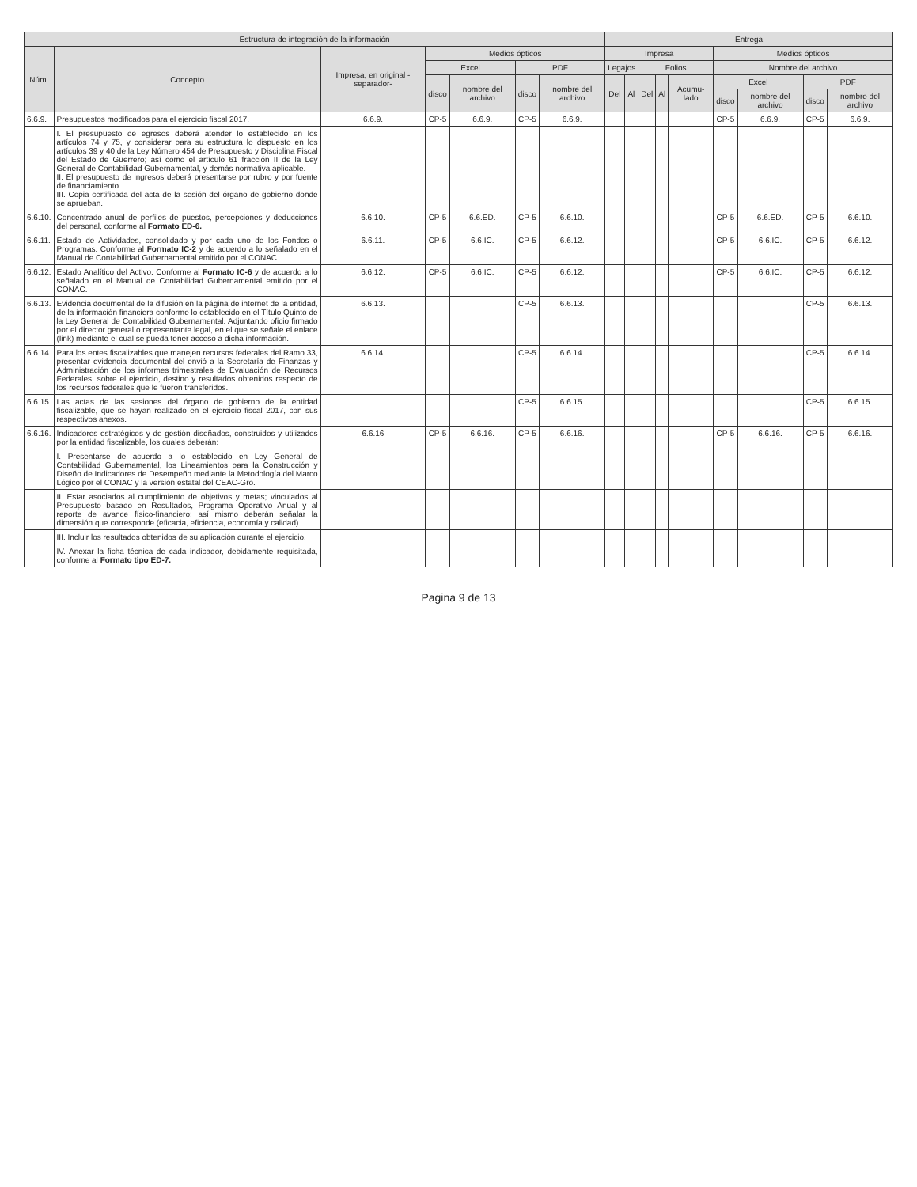| Estructura de integración de la información | | | | | | | Entrega | | | | | | | | |
| --- | --- | --- | --- | --- | --- | --- | --- | --- | --- | --- | --- | --- | --- | --- | --- |
| Núm. | Concepto | Impresa, en original -separador- | Medios ópticos | | | | Impresa | | | | | Medios ópticos | | | |
| | | | Excel | | PDF | | Legajos | | Folios | | | Nombre del archivo | | | |
| | | | disco | nombre del archivo | disco | nombre del archivo | Del | Al | Del | Al | Acumu-lado | Excel | | PDF | |
| | | | | | | | | | | | | disco | nombre del archivo | disco | nombre del archivo |
| 6.6.9. | Presupuestos modificados para el ejercicio fiscal 2017. | 6.6.9. | CP-5 | 6.6.9. | CP-5 | 6.6.9. | | | | | | CP-5 | 6.6.9. | CP-5 | 6.6.9. |
| | I. El presupuesto de egresos deberá atender lo establecido en los artículos 74 y 75, y considerar para su estructura lo dispuesto en los artículos 39 y 40 de la Ley Número 454 de Presupuesto y Disciplina Fiscal del Estado de Guerrero; así como el artículo 61 fracción II de la Ley General de Contabilidad Gubernamental, y demás normativa aplicable. II. El presupuesto de ingresos deberá presentarse por rubro y por fuente de financiamiento. III. Copia certificada del acta de la sesión del órgano de gobierno donde se aprueban. | | | | | | | | | | | | | | |
| 6.6.10. | Concentrado anual de perfiles de puestos, percepciones y deducciones del personal, conforme al Formato ED-6. | 6.6.10. | CP-5 | 6.6.ED. | CP-5 | 6.6.10. | | | | | | CP-5 | 6.6.ED. | CP-5 | 6.6.10. |
| 6.6.11. | Estado de Actividades, consolidado y por cada uno de los Fondos o Programas. Conforme al Formato IC-2 y de acuerdo a lo señalado en el Manual de Contabilidad Gubernamental emitido por el CONAC. | 6.6.11. | CP-5 | 6.6.IC. | CP-5 | 6.6.12. | | | | | | CP-5 | 6.6.IC. | CP-5 | 6.6.12. |
| 6.6.12. | Estado Analítico del Activo. Conforme al Formato IC-6 y de acuerdo a lo señalado en el Manual de Contabilidad Gubernamental emitido por el CONAC. | 6.6.12. | CP-5 | 6.6.IC. | CP-5 | 6.6.12. | | | | | | CP-5 | 6.6.IC. | CP-5 | 6.6.12. |
| 6.6.13. | Evidencia documental de la difusión en la página de internet de la entidad, de la información financiera conforme lo establecido en el Título Quinto de la Ley General de Contabilidad Gubernamental. Adjuntando oficio firmado por el director general o representante legal, en el que se señale el enlace (link) mediante el cual se pueda tener acceso a dicha información. | 6.6.13. | | | CP-5 | 6.6.13. | | | | | | | | CP-5 | 6.6.13. |
| 6.6.14. | Para los entes fiscalizables que manejen recursos federales del Ramo 33, presentar evidencia documental del envió a la Secretaría de Finanzas y Administración de los informes trimestrales de Evaluación de Recursos Federales, sobre el ejercicio, destino y resultados obtenidos respecto de los recursos federales que le fueron transferidos. | 6.6.14. | | | CP-5 | 6.6.14. | | | | | | | | CP-5 | 6.6.14. |
| 6.6.15. | Las actas de las sesiones del órgano de gobierno de la entidad fiscalizable, que se hayan realizado en el ejercicio fiscal 2017, con sus respectivos anexos. | | | | CP-5 | 6.6.15. | | | | | | | | CP-5 | 6.6.15. |
| 6.6.16. | Indicadores estratégicos y de gestión diseñados, construidos y utilizados por la entidad fiscalizable, los cuales deberán: | 6.6.16 | CP-5 | 6.6.16. | CP-5 | 6.6.16. | | | | | | CP-5 | 6.6.16. | CP-5 | 6.6.16. |
| | I. Presentarse de acuerdo a lo establecido en Ley General de Contabilidad Gubernamental, los Lineamientos para la Construcción y Diseño de Indicadores de Desempeño mediante la Metodología del Marco Lógico por el CONAC y la versión estatal del CEAC-Gro. | | | | | | | | | | | | | | |
| | II. Estar asociados al cumplimiento de objetivos y metas; vinculados al Presupuesto basado en Resultados, Programa Operativo Anual y al reporte de avance físico-financiero; así mismo deberán señalar la dimensión que corresponde (eficacia, eficiencia, economía y calidad). | | | | | | | | | | | | | | |
| | III. Incluir los resultados obtenidos de su aplicación durante el ejercicio. | | | | | | | | | | | | | | |
| | IV. Anexar la ficha técnica de cada indicador, debidamente requisitada, conforme al Formato tipo ED-7. | | | | | | | | | | | | | | |
Pagina 9 de 13